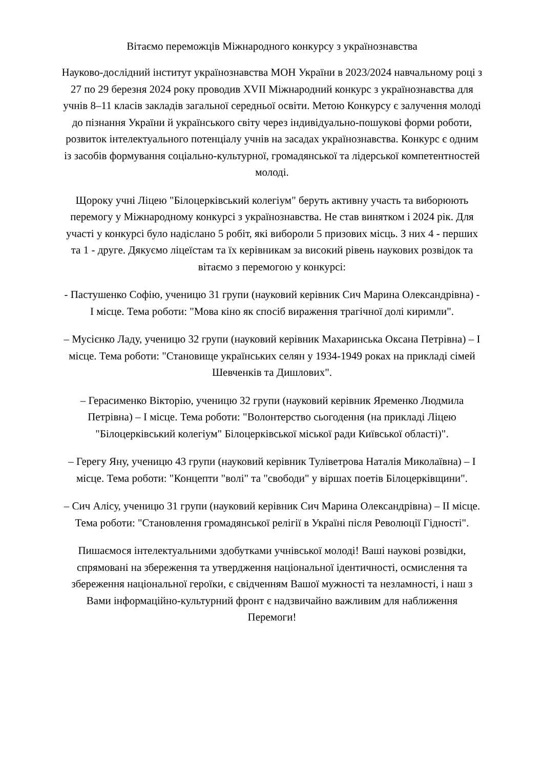Вітаємо переможців Міжнародного конкурсу з українознавства
Науково-дослідний інститут українознавства МОН України в 2023/2024 навчальному році з 27 по 29 березня 2024 року проводив XVII Міжнародний конкурс з українознавства для учнів 8–11 класів закладів загальної середньої освіти. Метою Конкурсу є залучення молоді до пізнання України й українського світу через індивідуально-пошукові форми роботи, розвиток інтелектуального потенціалу учнів на засадах українознавства. Конкурс є одним із засобів формування соціально-культурної, громадянської та лідерської компетентностей молоді.
Щороку учні Ліцею "Білоцерківський колегіум" беруть активну участь та виборюють перемогу у Міжнародному конкурсі з українознавства. Не став винятком і 2024 рік. Для участі у конкурсі було надіслано 5 робіт, які вибороли 5 призових місць. З них 4 - перших та 1 - друге. Дякуємо ліцеїстам та їх керівникам за високий рівень наукових розвідок та вітаємо з перемогою у конкурсі:
- Пастушенко Софію, ученицю 31 групи (науковий керівник Сич Марина Олександрівна) - І місце. Тема роботи: "Мова кіно як спосіб вираження трагічної долі киримли".
– Мусієнко Ладу, ученицю 32 групи (науковий керівник Махаринська Оксана Петрівна) – І місце. Тема роботи: "Становище українських селян у 1934-1949 роках на прикладі сімей Шевченків та Дишлових".
– Герасименко Вікторію, ученицю 32 групи (науковий керівник Яременко Людмила Петрівна) – І місце. Тема роботи: "Волонтерство сьогодення (на прикладі Ліцею "Білоцерківський колегіум" Білоцерківської міської ради Київської області)".
– Герегу Яну, ученицю 43 групи (науковий керівник Туліветрова Наталія Миколаївна) – І місце. Тема роботи: "Концепти "волі" та "свободи" у віршах поетів Білоцерківщини".
– Сич Алісу, ученицю 31 групи (науковий керівник Сич Марина Олександрівна) – ІІ місце. Тема роботи: "Становлення громадянської релігії в Україні після Революції Гідності".
Пишаємося інтелектуальними здобутками учнівської молоді! Ваші наукові розвідки, спрямовані на збереження та утвердження національної ідентичності, осмислення та збереження національної героїки, є свідченням Вашої мужності та незламності, і наш з Вами інформаційно-культурний фронт є надзвичайно важливим для наближення Перемоги!